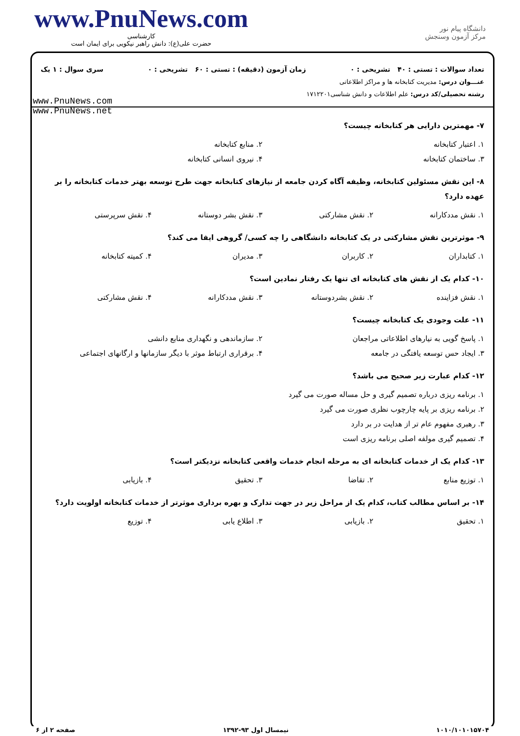www.PnuNews.com
کارشناسی
حضرت علی(ع): دانش راهبر نیکویی برای ایمان است
دانشگاه پیام نور
مرکز آزمون وسنجش
تعداد سوالات : تستی : ۴۰ تشریحی : ۰ زمان آزمون (دقیقه) : تستی : ۶۰ تشریحی : ۰ سری سوال : ۱ یک
عنـــوان درس: مدیریت کتابخانه ها و مراکز اطلاعاتی
رشته تحصیلی/کد درس: علم اطلاعات و دانش شناسی۱۷۱۲۲۰۱
www.PnuNews.com
www.PnuNews.net
۷- مهمترین دارایی هر کتابخانه چیست؟
۱. اعتبار کتابخانه
۲. منابع کتابخانه
۳. ساختمان کتابخانه
۴. نیروی انسانی کتابخانه
۸- این نقش مسئولین کتابخانه، وظیفه آگاه کردن جامعه از نیازهای کتابخانه جهت طرح توسعه بهتر خدمات کتابخانه را بر عهده دارد؟
۱. نقش مددکارانه
۲. نقش مشارکتی
۳. نقش بشر دوستانه
۴. نقش سرپرستی
۹- موثرترین نقش مشارکتی در یک کتابخانه دانشگاهی را چه کسی/ گروهی ایفا می کند؟
۱. کتابداران
۲. کاربران
۳. مدیران
۴. کمیته کتابخانه
۱۰- کدام یک از نقش های کتابخانه ای تنها یک رفتار نمادین است؟
۱. نقش فزاینده
۲. نقش بشردوستانه
۳. نقش مددکارانه
۴. نقش مشارکتی
۱۱- علت وجودی یک کتابخانه چیست؟
۱. پاسخ گویی به نیارهای اطلاعاتی مراجعان
۲. سازماندهی و نگهداری منابع دانشی
۳. ایجاد حس توسعه یافتگی در جامعه
۴. برقراری ارتباط موثر با دیگر سازمانها و ارگانهای اجتماعی
۱۲- کدام عبارت زیر صحیح می باشد؟
۱. برنامه ریزی درباره تصمیم گیری و حل مساله صورت می گیرد
۲. برنامه ریزی بر پایه چارچوب نظری صورت می گیرد
۳. رهبری مفهوم عام تر از هدایت در بر دارد
۴. تصمیم گیری مولفه اصلی برنامه ریزی است
۱۳- کدام یک از خدمات کتابخانه ای به مرحله انجام خدمات واقعی کتابخانه نزدیکتر است؟
۱. توزیع منابع
۲. تقاضا
۳. تحقیق
۴. بازیابی
۱۴- بر اساس مطالب کتاب، کدام یک از مراحل زیر در جهت تدارک و بهره برداری موثرتر از خدمات کتابخانه اولویت دارد؟
۱. تحقیق
۲. بازیابی
۳. اطلاع یابی
۴. توزیع
۱۰۱۰/۱۰۱۰۱۵۷۰۴ نیمسال اول ۹۳-۱۳۹۲ صفحه ۲ از ۶